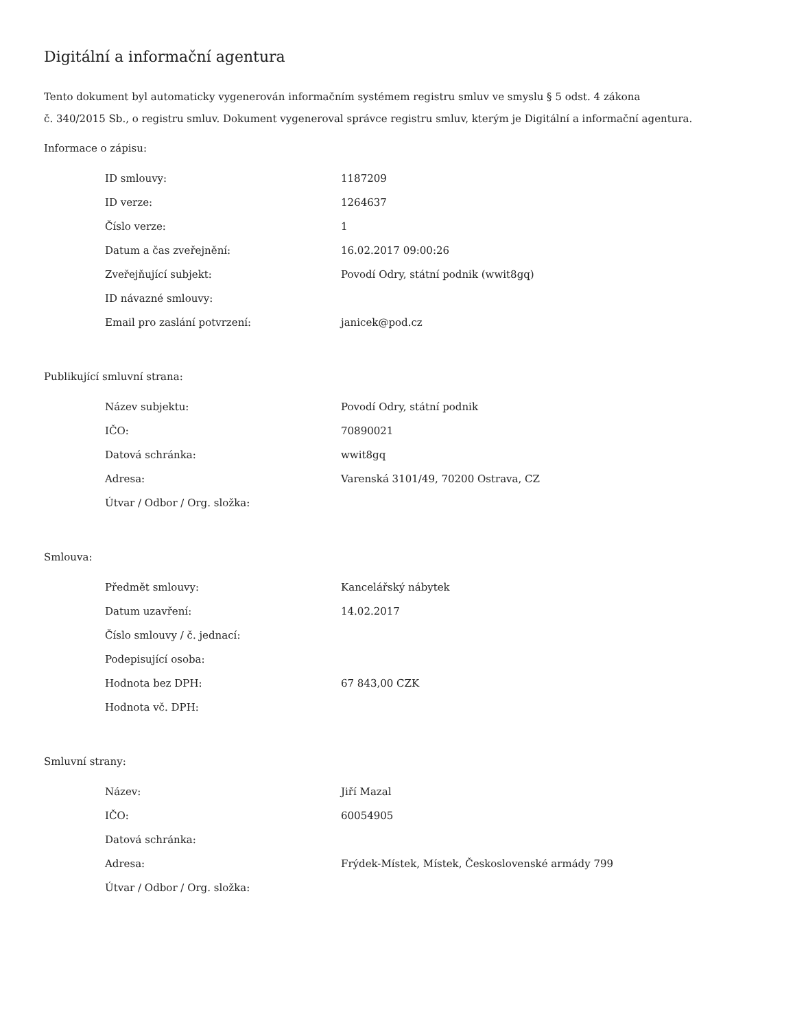Digitální a informační agentura
Tento dokument byl automaticky vygenerován informačním systémem registru smluv ve smyslu § 5 odst. 4 zákona
č. 340/2015 Sb., o registru smluv. Dokument vygeneroval správce registru smluv, kterým je Digitální a informační agentura.
Informace o zápisu:
| ID smlouvy: | 1187209 |
| ID verze: | 1264637 |
| Číslo verze: | 1 |
| Datum a čas zveřejnění: | 16.02.2017 09:00:26 |
| Zveřejňující subjekt: | Povodí Odry, státní podnik (wwit8gq) |
| ID návazné smlouvy: | |
| Email pro zaslání potvrzení: | janicek@pod.cz |
Publikující smluvní strana:
| Název subjektu: | Povodí Odry, státní podnik |
| IČO: | 70890021 |
| Datová schránka: | wwit8gq |
| Adresa: | Varenská 3101/49, 70200 Ostrava, CZ |
| Útvar / Odbor / Org. složka: | |
Smlouva:
| Předmět smlouvy: | Kancelářský nábytek |
| Datum uzavření: | 14.02.2017 |
| Číslo smlouvy / č. jednací: | |
| Podepisující osoba: | |
| Hodnota bez DPH: | 67 843,00 CZK |
| Hodnota vč. DPH: | |
Smluvní strany:
| Název: | Jiří Mazal |
| IČO: | 60054905 |
| Datová schránka: | |
| Adresa: | Frýdek-Místek, Místek, Československé armády 799 |
| Útvar / Odbor / Org. složka: | |